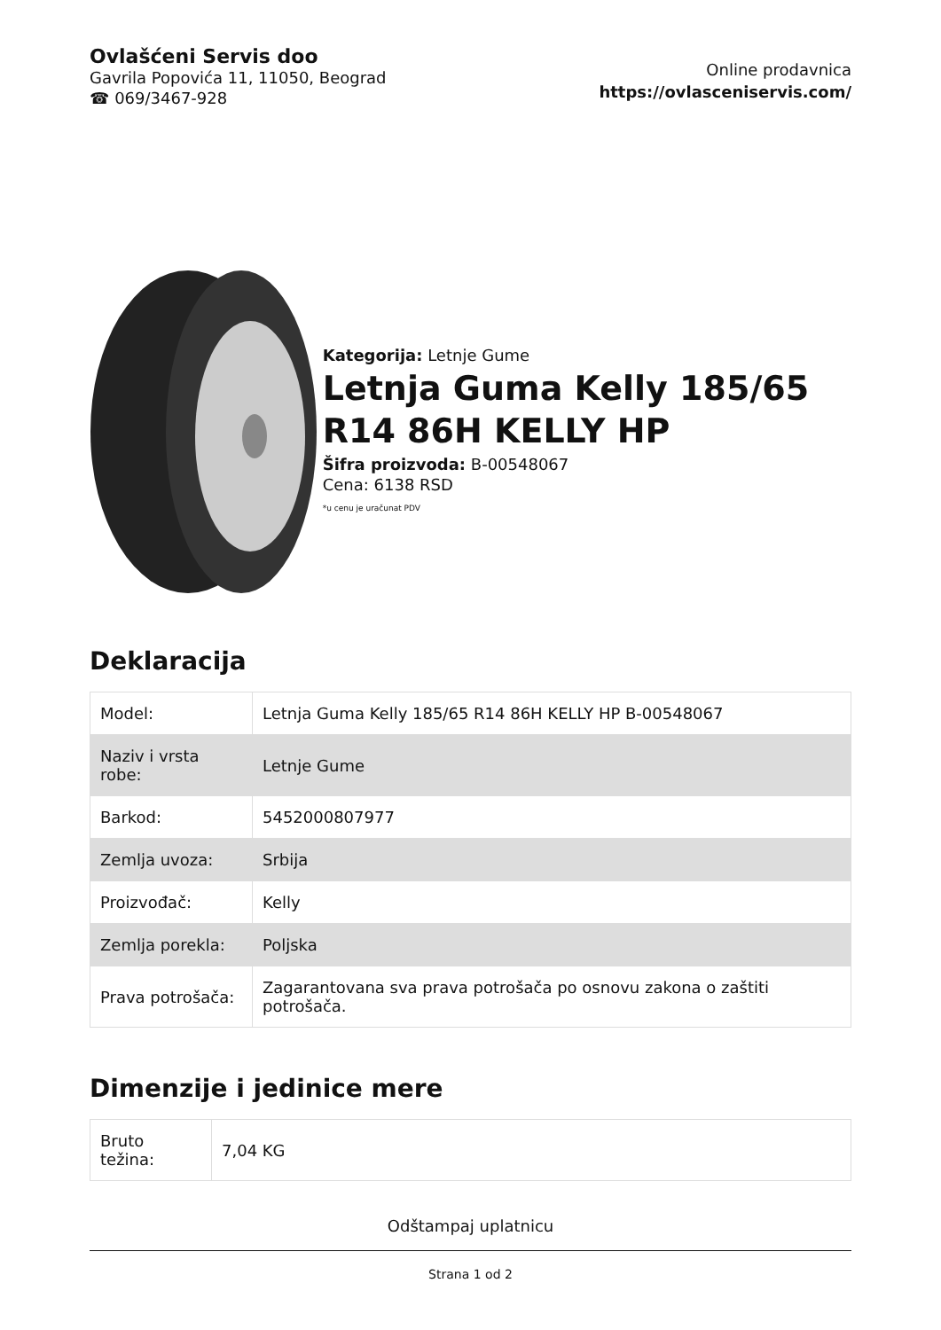Ovlašćeni Servis doo
Gavrila Popovića 11, 11050, Beograd
☎ 069/3467-928
Online prodavnica
https://ovlasceniservis.com/
Kategorija: Letnje Gume
Letnja Guma Kelly 185/65 R14 86H KELLY HP
Šifra proizvoda: B-00548067
Cena: 6138 RSD
*u cenu je uračunat PDV
Deklaracija
| Model: | Letnja Guma Kelly 185/65 R14 86H KELLY HP B-00548067 |
| Naziv i vrsta robe: | Letnje Gume |
| Barkod: | 5452000807977 |
| Zemlja uvoza: | Srbija |
| Proizvođač: | Kelly |
| Zemlja porekla: | Poljska |
| Prava potrošača: | Zagarantovana sva prava potrošača po osnovu zakona o zaštiti potrošača. |
Dimenzije i jedinice mere
| Bruto težina: | 7,04 KG |
Odštampaj uplatnicu
Strana 1 od 2